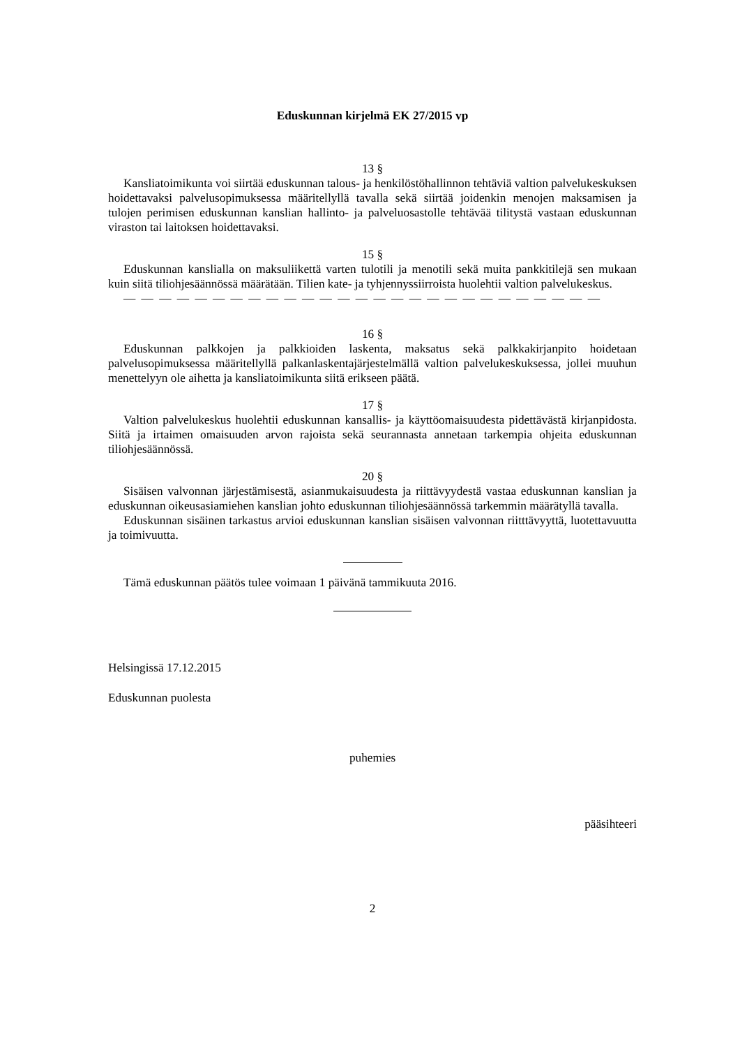Eduskunnan kirjelmä EK 27/2015 vp
13 §
Kansliatoimikunta voi siirtää eduskunnan talous- ja henkilöstöhallinnon tehtäviä valtion palvelukeskuksen hoidettavaksi palvelusopimuksessa määritellyllä tavalla sekä siirtää joidenkin menojen maksamisen ja tulojen perimisen eduskunnan kanslian hallinto- ja palveluosastolle tehtävää tilitystä vastaan eduskunnan viraston tai laitoksen hoidettavaksi.
15 §
Eduskunnan kanslialla on maksuliikettä varten tulotili ja menotili sekä muita pankkitilejä sen mukaan kuin siitä tiliohjesäännössä määrätään. Tilien kate- ja tyhjennyssiirroista huolehtii valtion palvelukeskus.
— — — — — — — — — — — — — — — — — — — — — — — — — — —
16 §
Eduskunnan palkkojen ja palkkioiden laskenta, maksatus sekä palkkakirjanpito hoidetaan palvelusopimuksessa määritellyllä palkanlaskentajärjestelmällä valtion palvelukeskuksessa, jollei muuhun menettelyyn ole aihetta ja kansliatoimikunta siitä erikseen päätä.
17 §
Valtion palvelukeskus huolehtii eduskunnan kansallis- ja käyttöomaisuudesta pidettävästä kirjanpidosta. Siitä ja irtaimen omaisuuden arvon rajoista sekä seurannasta annetaan tarkempia ohjeita eduskunnan tiliohjesäännössä.
20 §
Sisäisen valvonnan järjestämisestä, asianmukaisuudesta ja riittävyydestä vastaa eduskunnan kanslian ja eduskunnan oikeusasiamiehen kanslian johto eduskunnan tiliohjesäännössä tarkemmin määrätyllä tavalla.
Eduskunnan sisäinen tarkastus arvioi eduskunnan kanslian sisäisen valvonnan riitttävyyttä, luotettavuutta ja toimivuutta.
Tämä eduskunnan päätös tulee voimaan 1 päivänä tammikuuta 2016.
Helsingissä 17.12.2015
Eduskunnan puolesta
puhemies
pääsihteeri
2